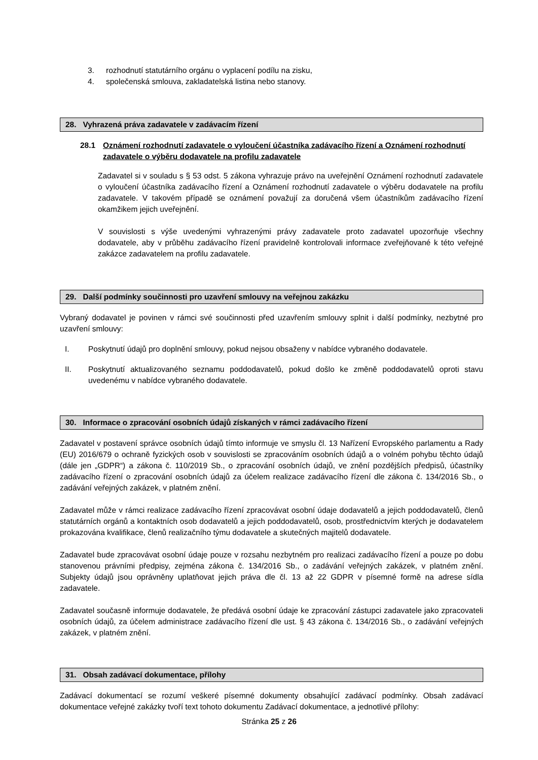3. rozhodnutí statutárního orgánu o vyplacení podílu na zisku,
4. společenská smlouva, zakladatelská listina nebo stanovy.
28. Vyhrazená práva zadavatele v zadávacím řízení
28.1 Oznámení rozhodnutí zadavatele o vyloučení účastníka zadávacího řízení a Oznámení rozhodnutí zadavatele o výběru dodavatele na profilu zadavatele
Zadavatel si v souladu s § 53 odst. 5 zákona vyhrazuje právo na uveřejnění Oznámení rozhodnutí zadavatele o vyloučení účastníka zadávacího řízení a Oznámení rozhodnutí zadavatele o výběru dodavatele na profilu zadavatele. V takovém případě se oznámení považují za doručená všem účastníkům zadávacího řízení okamžikem jejich uveřejnění.
V souvislosti s výše uvedenými vyhrazenými právy zadavatele proto zadavatel upozorňuje všechny dodavatele, aby v průběhu zadávacího řízení pravidelně kontrolovali informace zveřejňované k této veřejné zakázce zadavatelem na profilu zadavatele.
29. Další podmínky součinnosti pro uzavření smlouvy na veřejnou zakázku
Vybraný dodavatel je povinen v rámci své součinnosti před uzavřením smlouvy splnit i další podmínky, nezbytné pro uzavření smlouvy:
I. Poskytnutí údajů pro doplnění smlouvy, pokud nejsou obsaženy v nabídce vybraného dodavatele.
II. Poskytnutí aktualizovaného seznamu poddodavatelů, pokud došlo ke změně poddodavatelů oproti stavu uvedenému v nabídce vybraného dodavatele.
30. Informace o zpracování osobních údajů získaných v rámci zadávacího řízení
Zadavatel v postavení správce osobních údajů tímto informuje ve smyslu čl. 13 Nařízení Evropského parlamentu a Rady (EU) 2016/679 o ochraně fyzických osob v souvislosti se zpracováním osobních údajů a o volném pohybu těchto údajů (dále jen „GDPR“) a zákona č. 110/2019 Sb., o zpracování osobních údajů, ve znění pozdějších předpisů, účastníky zadávacího řízení o zpracování osobních údajů za účelem realizace zadávacího řízení dle zákona č. 134/2016 Sb., o zadávání veřejných zakázek, v platném znění.
Zadavatel může v rámci realizace zadávacího řízení zpracovávat osobní údaje dodavatelů a jejich poddodavatelů, členů statutárních orgánů a kontaktních osob dodavatelů a jejich poddodavatelů, osob, prostřednictvím kterých je dodavatelem prokazována kvalifikace, členů realizačního týmu dodavatele a skutečných majitelů dodavatele.
Zadavatel bude zpracovávat osobní údaje pouze v rozsahu nezbytném pro realizaci zadávacího řízení a pouze po dobu stanovenou právními předpisy, zejména zákona č. 134/2016 Sb., o zadávání veřejných zakázek, v platném znění. Subjekty údajů jsou oprávněny uplatňovat jejich práva dle čl. 13 až 22 GDPR v písemné formě na adrese sídla zadavatele.
Zadavatel současně informuje dodavatele, že předává osobní údaje ke zpracování zástupci zadavatele jako zpracovateli osobních údajů, za účelem administrace zadávacího řízení dle ust. § 43 zákona č. 134/2016 Sb., o zadávání veřejných zakázek, v platném znění.
31. Obsah zadávací dokumentace, přílohy
Zadávací dokumentací se rozumí veškeré písemné dokumenty obsahující zadávací podmínky. Obsah zadávací dokumentace veřejné zakázky tvoří text tohoto dokumentu Zadávací dokumentace, a jednotlivé přílohy:
Stránka 25 z 26